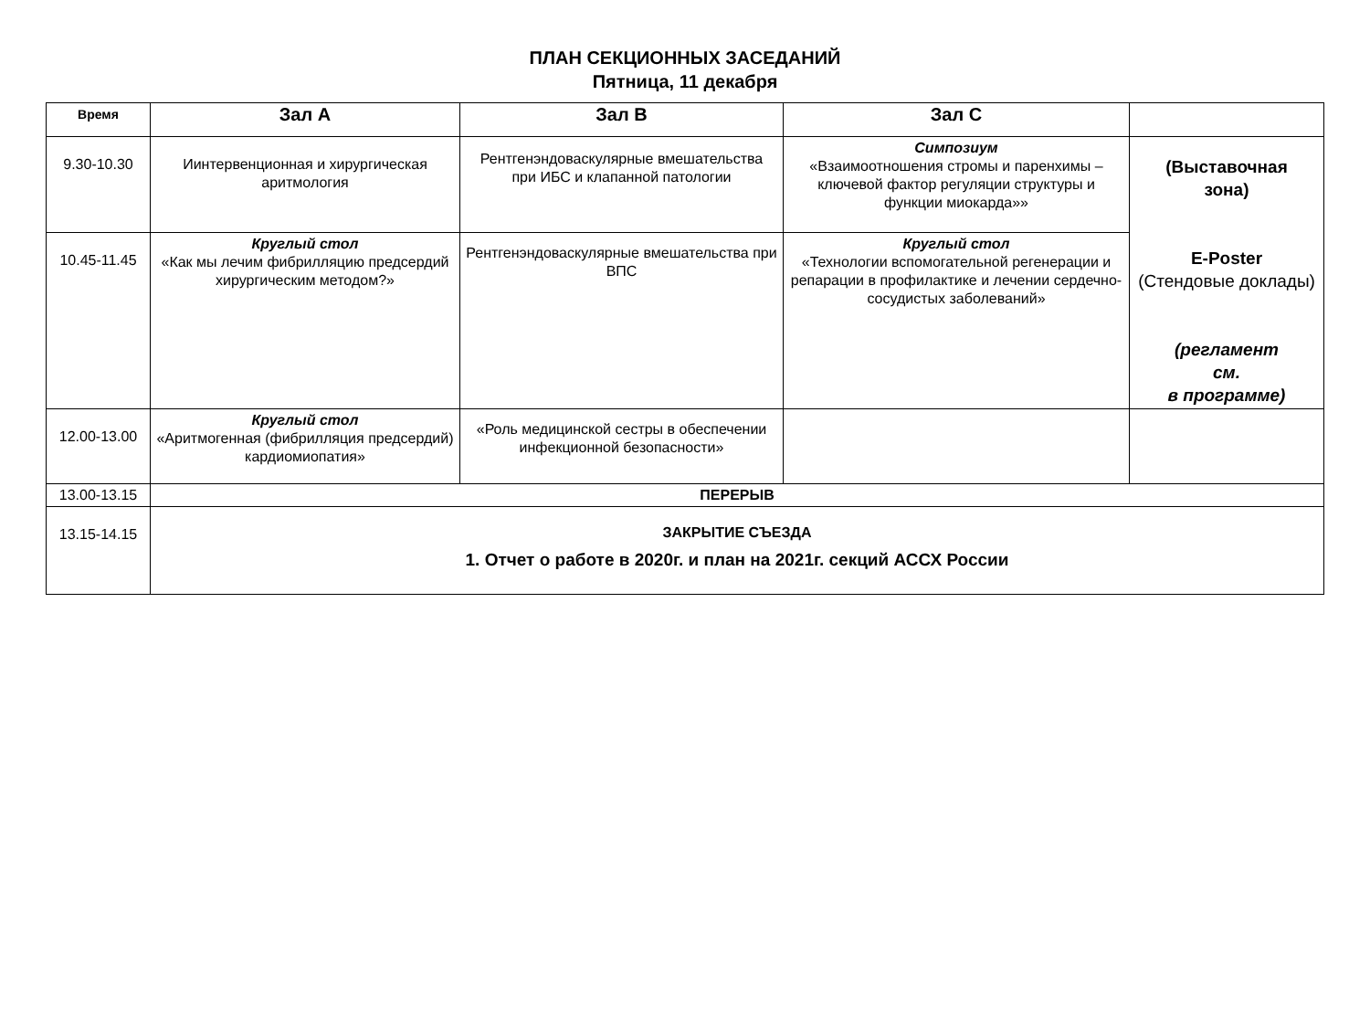ПЛАН СЕКЦИОННЫХ ЗАСЕДАНИЙ
Пятница, 11 декабря
| Время | Зал А | Зал В | Зал С | |
| --- | --- | --- | --- | --- |
| 9.30-10.30 | Иинтервенционная и хирургическая аритмология | Рентгенэндоваскулярные вмешательства при ИБС и клапанной патологии | Симпозиум «Взаимоотношения стромы и паренхимы – ключевой фактор регуляции структуры и функции миокарда»» | (Выставочная зона) E-Poster (Стендовые доклады) (регламент см. в программе) |
| 10.45-11.45 | Круглый стол «Как мы лечим фибрилляцию предсердий хирургическим методом?» | Рентгенэндоваскулярные вмешательства при ВПС | Круглый стол «Технологии вспомогательной регенерации и репарации в профилактике и лечении сердечно-сосудистых заболеваний» | |
| 12.00-13.00 | Круглый стол «Аритмогенная (фибрилляция предсердий) кардиомиопатия» | «Роль медицинской сестры в обеспечении инфекционной безопасности» | | |
| 13.00-13.15 | ПЕРЕРЫВ | | | |
| 13.15-14.15 | ЗАКРЫТИЕ СЪЕЗДА 1. Отчет о работе в 2020г. и план на 2021г. секций АССХ России | | | |